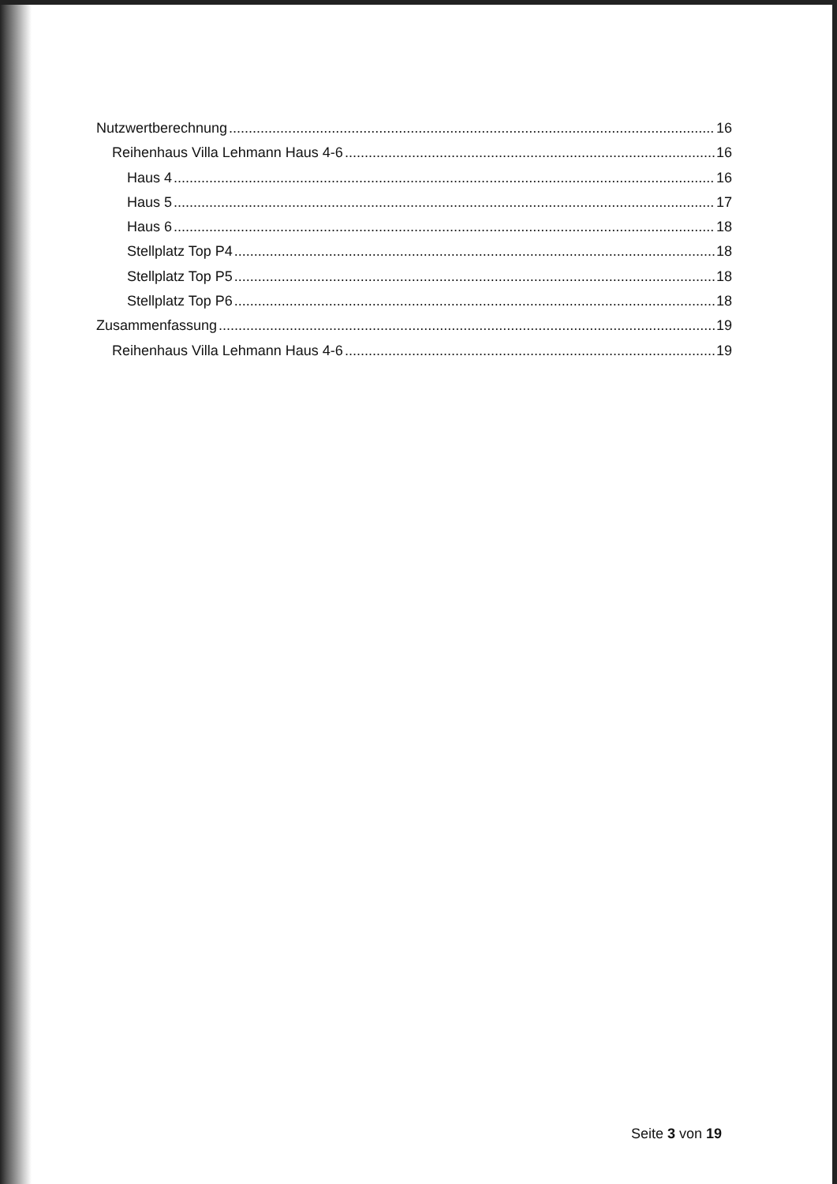Nutzwertberechnung 16
Reihenhaus Villa Lehmann Haus 4-6 16
Haus 4 16
Haus 5 17
Haus 6 18
Stellplatz Top P4 18
Stellplatz Top P5 18
Stellplatz Top P6 18
Zusammenfassung 19
Reihenhaus Villa Lehmann Haus 4-6 19
Seite 3 von 19